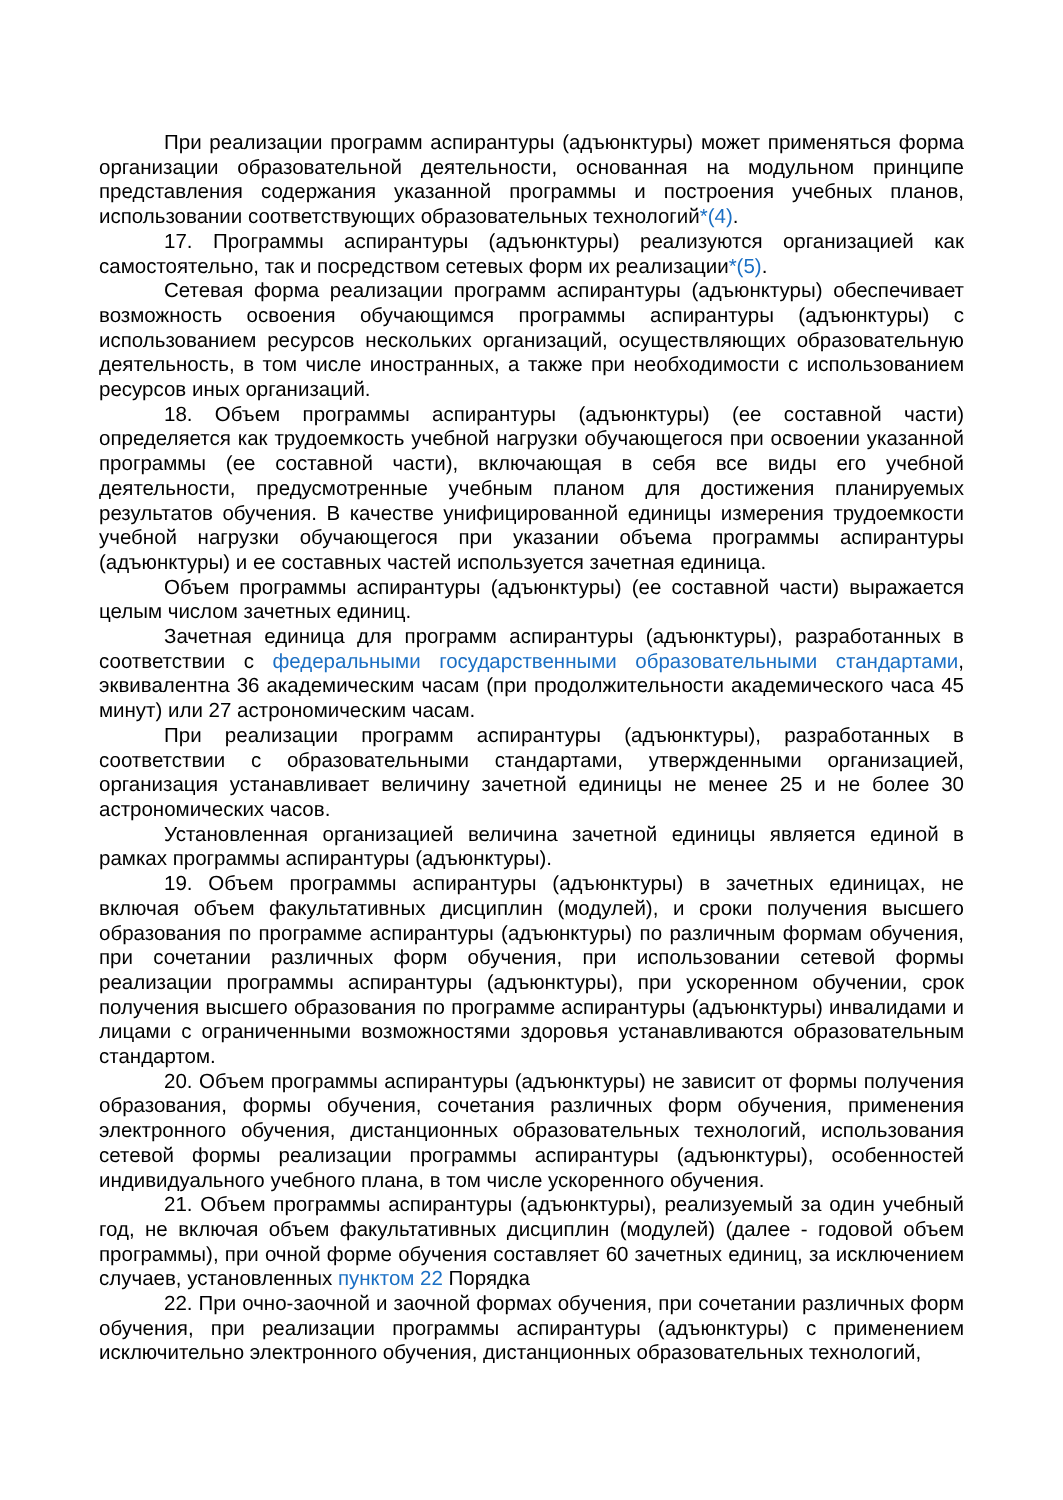При реализации программ аспирантуры (адъюнктуры) может применяться форма организации образовательной деятельности, основанная на модульном принципе представления содержания указанной программы и построения учебных планов, использовании соответствующих образовательных технологий*(4).
17. Программы аспирантуры (адъюнктуры) реализуются организацией как самостоятельно, так и посредством сетевых форм их реализации*(5).
Сетевая форма реализации программ аспирантуры (адъюнктуры) обеспечивает возможность освоения обучающимся программы аспирантуры (адъюнктуры) с использованием ресурсов нескольких организаций, осуществляющих образовательную деятельность, в том числе иностранных, а также при необходимости с использованием ресурсов иных организаций.
18. Объем программы аспирантуры (адъюнктуры) (ее составной части) определяется как трудоемкость учебной нагрузки обучающегося при освоении указанной программы (ее составной части), включающая в себя все виды его учебной деятельности, предусмотренные учебным планом для достижения планируемых результатов обучения. В качестве унифицированной единицы измерения трудоемкости учебной нагрузки обучающегося при указании объема программы аспирантуры (адъюнктуры) и ее составных частей используется зачетная единица.
Объем программы аспирантуры (адъюнктуры) (ее составной части) выражается целым числом зачетных единиц.
Зачетная единица для программ аспирантуры (адъюнктуры), разработанных в соответствии с федеральными государственными образовательными стандартами, эквивалентна 36 академическим часам (при продолжительности академического часа 45 минут) или 27 астрономическим часам.
При реализации программ аспирантуры (адъюнктуры), разработанных в соответствии с образовательными стандартами, утвержденными организацией, организация устанавливает величину зачетной единицы не менее 25 и не более 30 астрономических часов.
Установленная организацией величина зачетной единицы является единой в рамках программы аспирантуры (адъюнктуры).
19. Объем программы аспирантуры (адъюнктуры) в зачетных единицах, не включая объем факультативных дисциплин (модулей), и сроки получения высшего образования по программе аспирантуры (адъюнктуры) по различным формам обучения, при сочетании различных форм обучения, при использовании сетевой формы реализации программы аспирантуры (адъюнктуры), при ускоренном обучении, срок получения высшего образования по программе аспирантуры (адъюнктуры) инвалидами и лицами с ограниченными возможностями здоровья устанавливаются образовательным стандартом.
20. Объем программы аспирантуры (адъюнктуры) не зависит от формы получения образования, формы обучения, сочетания различных форм обучения, применения электронного обучения, дистанционных образовательных технологий, использования сетевой формы реализации программы аспирантуры (адъюнктуры), особенностей индивидуального учебного плана, в том числе ускоренного обучения.
21. Объем программы аспирантуры (адъюнктуры), реализуемый за один учебный год, не включая объем факультативных дисциплин (модулей) (далее - годовой объем программы), при очной форме обучения составляет 60 зачетных единиц, за исключением случаев, установленных пунктом 22 Порядка
22. При очно-заочной и заочной формах обучения, при сочетании различных форм обучения, при реализации программы аспирантуры (адъюнктуры) с применением исключительно электронного обучения, дистанционных образовательных технологий,